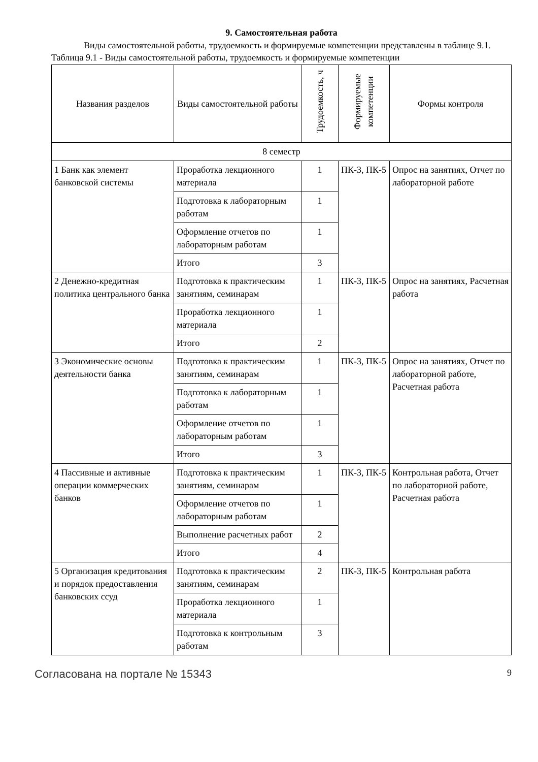9. Самостоятельная работа
Виды самостоятельной работы, трудоемкость и формируемые компетенции представлены в таблице 9.1.
Таблица 9.1 - Виды самостоятельной работы, трудоемкость и формируемые компетенции
| Названия разделов | Виды самостоятельной работы | Трудоемкость, ч | Формируемые компетенции | Формы контроля |
| --- | --- | --- | --- | --- |
| 8 семестр | | | | |
| 1 Банк как элемент банковской системы | Проработка лекционного материала | 1 | ПК-3, ПК-5 | Опрос на занятиях, Отчет по лабораторной работе |
| | Подготовка к лабораторным работам | 1 | | |
| | Оформление отчетов по лабораторным работам | 1 | | |
| | Итого | 3 | | |
| 2 Денежно-кредитная политика центрального банка | Подготовка к практическим занятиям, семинарам | 1 | ПК-3, ПК-5 | Опрос на занятиях, Расчетная работа |
| | Проработка лекционного материала | 1 | | |
| | Итого | 2 | | |
| 3 Экономические основы деятельности банка | Подготовка к практическим занятиям, семинарам | 1 | ПК-3, ПК-5 | Опрос на занятиях, Отчет по лабораторной работе, Расчетная работа |
| | Подготовка к лабораторным работам | 1 | | |
| | Оформление отчетов по лабораторным работам | 1 | | |
| | Итого | 3 | | |
| 4 Пассивные и активные операции коммерческих банков | Подготовка к практическим занятиям, семинарам | 1 | ПК-3, ПК-5 | Контрольная работа, Отчет по лабораторной работе, Расчетная работа |
| | Оформление отчетов по лабораторным работам | 1 | | |
| | Выполнение расчетных работ | 2 | | |
| | Итого | 4 | | |
| 5 Организация кредитования и порядок предоставления банковских ссуд | Подготовка к практическим занятиям, семинарам | 2 | ПК-3, ПК-5 | Контрольная работа |
| | Проработка лекционного материала | 1 | | |
| | Подготовка к контрольным работам | 3 | | |
Согласована на портале № 15343 9